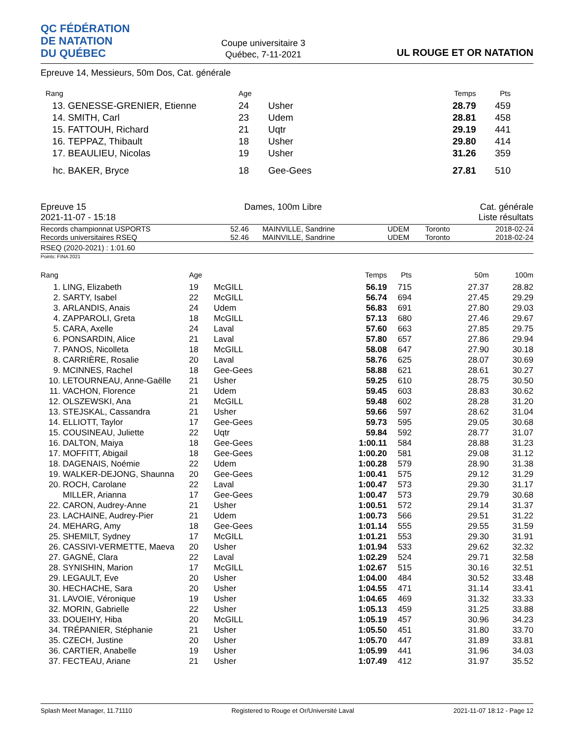QC FÉDÉRATION
DE NATATION
DU QUÉBEC
Coupe universitaire 3
Québec, 7-11-2021
UL ROUGE ET OR NATATION
Epreuve 14, Messieurs, 50m Dos, Cat. générale
| Rang | | Age | | Temps | Pts |
| --- | --- | --- | --- | --- | --- |
| 13. | GENESSE-GRENIER, Etienne | 24 | Usher | 28.79 | 459 |
| 14. | SMITH, Carl | 23 | Udem | 28.81 | 458 |
| 15. | FATTOUH, Richard | 21 | Uqtr | 29.19 | 441 |
| 16. | TEPPAZ, Thibault | 18 | Usher | 29.80 | 414 |
| 17. | BEAULIEU, Nicolas | 19 | Usher | 31.26 | 359 |
| hc. | BAKER, Bryce | 18 | Gee-Gees | 27.81 | 510 |
Epreuve 15 Dames, 100m Libre Cat. générale
2021-11-07 - 15:18 Liste résultats
| Records championnat USPORTS Records universitaires RSEQ | 52.46 52.46 | MAINVILLE, Sandrine MAINVILLE, Sandrine | UDEM UDEM | Toronto Toronto | 2018-02-24 2018-02-24 |
RSEQ (2020-2021) : 1:01.60
Points: FINA 2021
| Rang | | Age | | Temps | Pts | 50m | 100m |
| --- | --- | --- | --- | --- | --- | --- | --- |
| 1. | LING, Elizabeth | 19 | McGILL | 56.19 | 715 | 27.37 | 28.82 |
| 2. | SARTY, Isabel | 22 | McGILL | 56.74 | 694 | 27.45 | 29.29 |
| 3. | ARLANDIS, Anais | 24 | Udem | 56.83 | 691 | 27.80 | 29.03 |
| 4. | ZAPPAROLI, Greta | 18 | McGILL | 57.13 | 680 | 27.46 | 29.67 |
| 5. | CARA, Axelle | 24 | Laval | 57.60 | 663 | 27.85 | 29.75 |
| 6. | PONSARDIN, Alice | 21 | Laval | 57.80 | 657 | 27.86 | 29.94 |
| 7. | PANOS, Nicolleta | 18 | McGILL | 58.08 | 647 | 27.90 | 30.18 |
| 8. | CARRIÈRE, Rosalie | 20 | Laval | 58.76 | 625 | 28.07 | 30.69 |
| 9. | MCINNES, Rachel | 18 | Gee-Gees | 58.88 | 621 | 28.61 | 30.27 |
| 10. | LETOURNEAU, Anne-Gaëlle | 21 | Usher | 59.25 | 610 | 28.75 | 30.50 |
| 11. | VACHON, Florence | 21 | Udem | 59.45 | 603 | 28.83 | 30.62 |
| 12. | OLSZEWSKI, Ana | 21 | McGILL | 59.48 | 602 | 28.28 | 31.20 |
| 13. | STEJSKAL, Cassandra | 21 | Usher | 59.66 | 597 | 28.62 | 31.04 |
| 14. | ELLIOTT, Taylor | 17 | Gee-Gees | 59.73 | 595 | 29.05 | 30.68 |
| 15. | COUSINEAU, Juliette | 22 | Uqtr | 59.84 | 592 | 28.77 | 31.07 |
| 16. | DALTON, Maiya | 18 | Gee-Gees | 1:00.11 | 584 | 28.88 | 31.23 |
| 17. | MOFFITT, Abigail | 18 | Gee-Gees | 1:00.20 | 581 | 29.08 | 31.12 |
| 18. | DAGENAIS, Noémie | 22 | Udem | 1:00.28 | 579 | 28.90 | 31.38 |
| 19. | WALKER-DEJONG, Shaunna | 20 | Gee-Gees | 1:00.41 | 575 | 29.12 | 31.29 |
| 20. | ROCH, Carolane | 22 | Laval | 1:00.47 | 573 | 29.30 | 31.17 |
| | MILLER, Arianna | 17 | Gee-Gees | 1:00.47 | 573 | 29.79 | 30.68 |
| 22. | CARON, Audrey-Anne | 21 | Usher | 1:00.51 | 572 | 29.14 | 31.37 |
| 23. | LACHAINE, Audrey-Pier | 21 | Udem | 1:00.73 | 566 | 29.51 | 31.22 |
| 24. | MEHARG, Amy | 18 | Gee-Gees | 1:01.14 | 555 | 29.55 | 31.59 |
| 25. | SHEMILT, Sydney | 17 | McGILL | 1:01.21 | 553 | 29.30 | 31.91 |
| 26. | CASSIVI-VERMETTE, Maeva | 20 | Usher | 1:01.94 | 533 | 29.62 | 32.32 |
| 27. | GAGNÉ, Clara | 22 | Laval | 1:02.29 | 524 | 29.71 | 32.58 |
| 28. | SYNISHIN, Marion | 17 | McGILL | 1:02.67 | 515 | 30.16 | 32.51 |
| 29. | LEGAULT, Eve | 20 | Usher | 1:04.00 | 484 | 30.52 | 33.48 |
| 30. | HECHACHE, Sara | 20 | Usher | 1:04.55 | 471 | 31.14 | 33.41 |
| 31. | LAVOIE, Véronique | 19 | Usher | 1:04.65 | 469 | 31.32 | 33.33 |
| 32. | MORIN, Gabrielle | 22 | Usher | 1:05.13 | 459 | 31.25 | 33.88 |
| 33. | DOUEIHY, Hiba | 20 | McGILL | 1:05.19 | 457 | 30.96 | 34.23 |
| 34. | TRÉPANIER, Stéphanie | 21 | Usher | 1:05.50 | 451 | 31.80 | 33.70 |
| 35. | CZECH, Justine | 20 | Usher | 1:05.70 | 447 | 31.89 | 33.81 |
| 36. | CARTIER, Anabelle | 19 | Usher | 1:05.99 | 441 | 31.96 | 34.03 |
| 37. | FECTEAU, Ariane | 21 | Usher | 1:07.49 | 412 | 31.97 | 35.52 |
Splash Meet Manager, 11.71110 Registered to Rouge et Or/Université Laval 2021-11-07 18:12 - Page 12